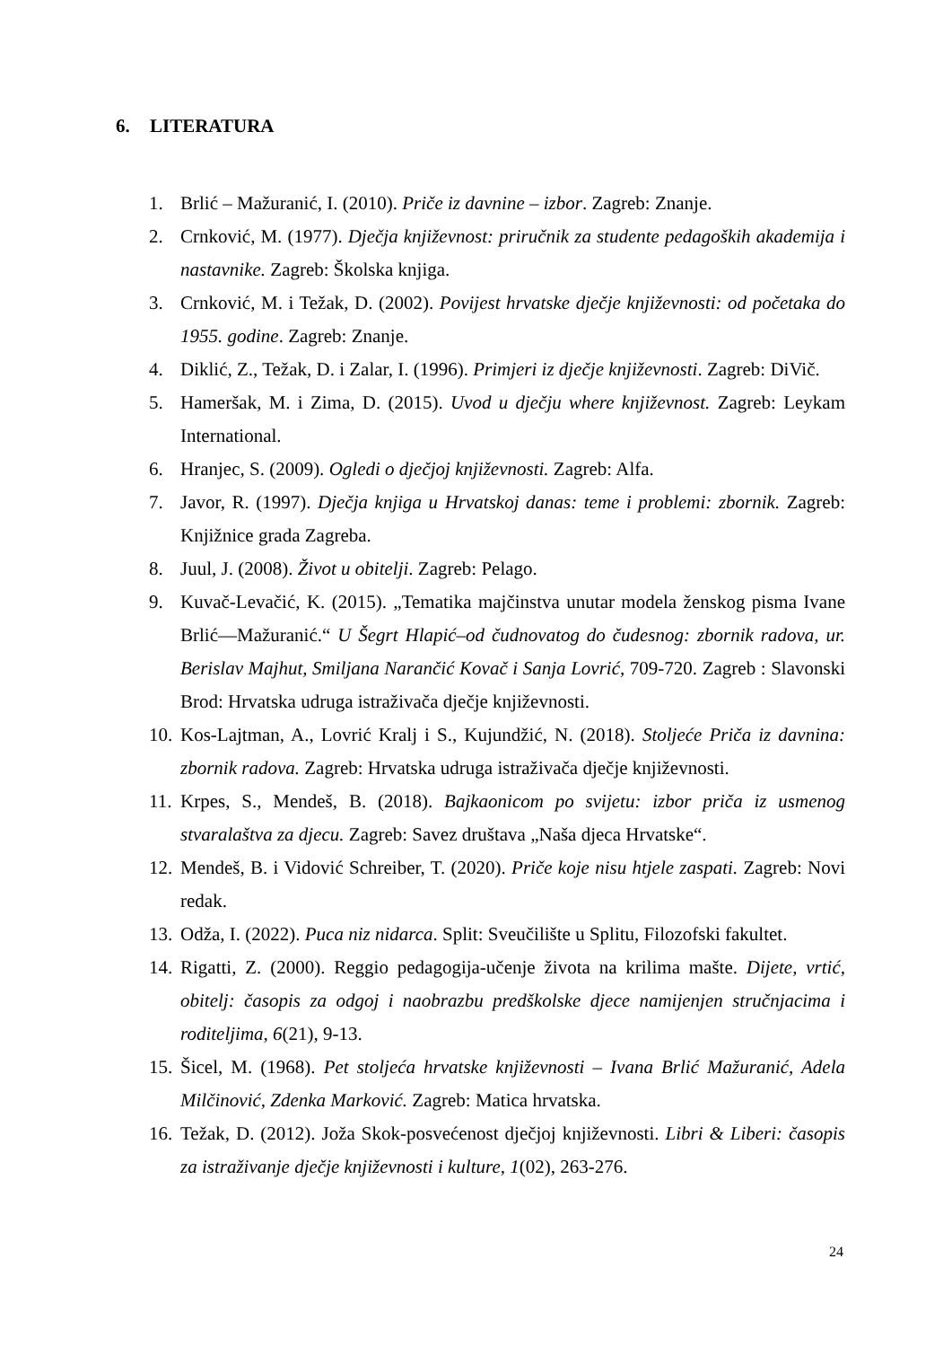6. LITERATURA
1. Brlić – Mažuranić, I. (2010). Priče iz davnine – izbor. Zagreb: Znanje.
2. Crnković, M. (1977). Dječja književnost: priručnik za studente pedagoških akademija i nastavnike. Zagreb: Školska knjiga.
3. Crnković, M. i Težak, D. (2002). Povijest hrvatske dječje književnosti: od početaka do 1955. godine. Zagreb: Znanje.
4. Diklić, Z., Težak, D. i Zalar, I. (1996). Primjeri iz dječje književnosti. Zagreb: DiVič.
5. Hameršak, M. i Zima, D. (2015). Uvod u dječju where književnost. Zagreb: Leykam International.
6. Hranjec, S. (2009). Ogledi o dječjoj književnosti. Zagreb: Alfa.
7. Javor, R. (1997). Dječja knjiga u Hrvatskoj danas: teme i problemi: zbornik. Zagreb: Knjižnice grada Zagreba.
8. Juul, J. (2008). Život u obitelji. Zagreb: Pelago.
9. Kuvač-Levačić, K. (2015). „Tematika majčinstva unutar modela ženskog pisma Ivane Brlić—Mažuranić.“ U Šegrt Hlapić–od čudnovatog do čudesnog: zbornik radova, ur. Berislav Majhut, Smiljana Narančić Kovač i Sanja Lovrić, 709-720. Zagreb : Slavonski Brod: Hrvatska udruga istraživača dječje književnosti.
10. Kos-Lajtman, A., Lovrić Kralj i S., Kujundžić, N. (2018). Stoljeće Priča iz davnina: zbornik radova. Zagreb: Hrvatska udruga istraživača dječje književnosti.
11. Krpes, S., Mendeš, B. (2018). Bajkaonicom po svijetu: izbor priča iz usmenog stvaralaštva za djecu. Zagreb: Savez društava „Naša djeca Hrvatske“.
12. Mendeš, B. i Vidović Schreiber, T. (2020). Priče koje nisu htjele zaspati. Zagreb: Novi redak.
13. Odža, I. (2022). Puca niz nidarca. Split: Sveučilište u Splitu, Filozofski fakultet.
14. Rigatti, Z. (2000). Reggio pedagogija-učenje života na krilima mašte. Dijete, vrtić, obitelj: časopis za odgoj i naobrazbu predškolske djece namijenjen stručnjacima i roditeljima, 6(21), 9-13.
15. Šicel, M. (1968). Pet stoljeća hrvatske književnosti – Ivana Brlić Mažuranić, Adela Milčinović, Zdenka Marković. Zagreb: Matica hrvatska.
16. Težak, D. (2012). Joža Skok-posvećenost dječjoj književnosti. Libri & Liberi: časopis za istraživanje dječje književnosti i kulture, 1(02), 263-276.
24